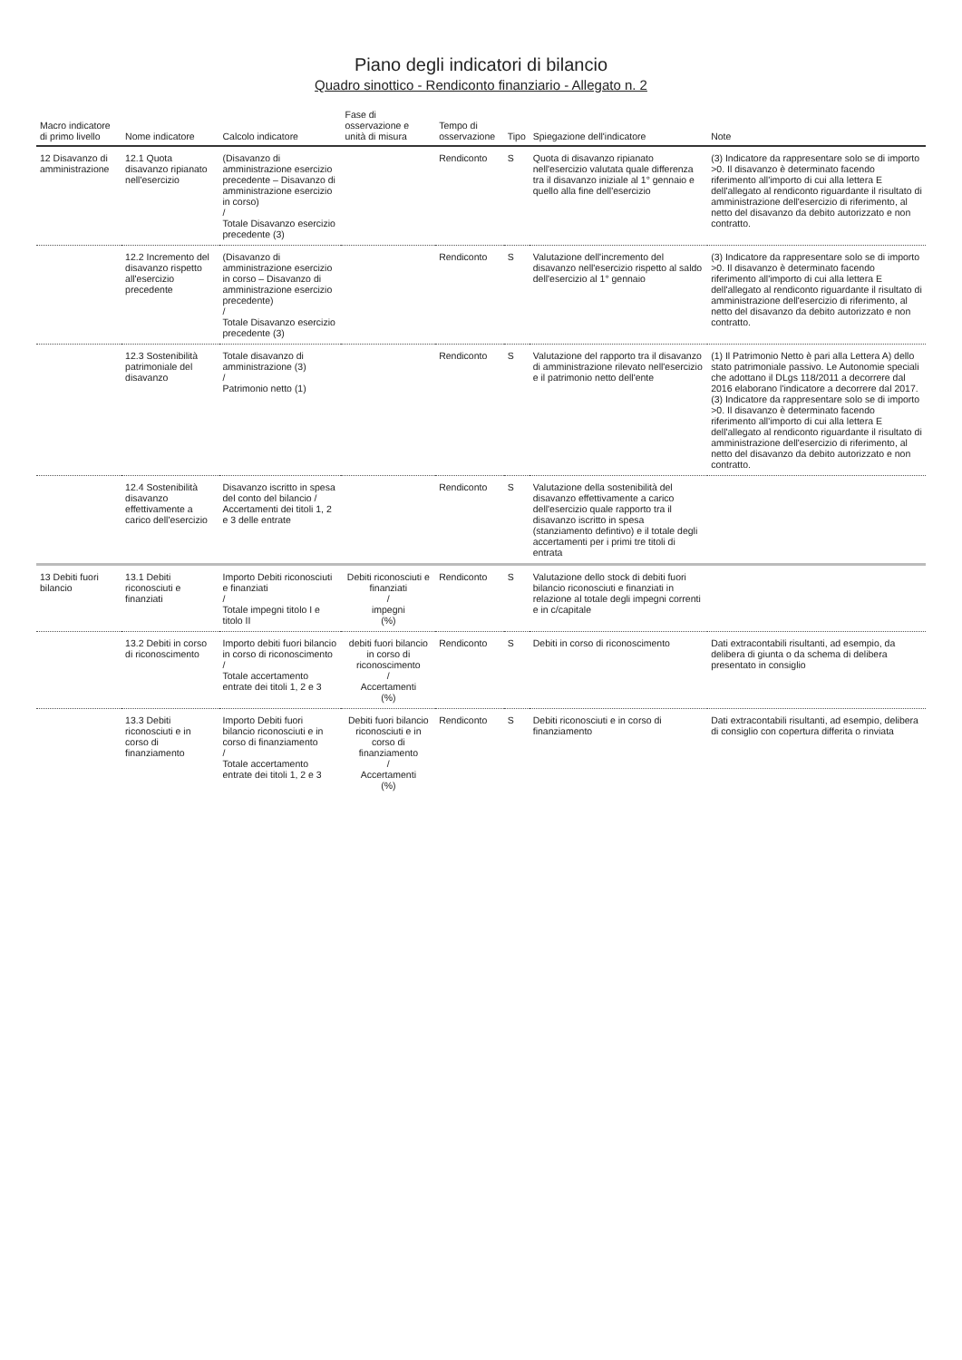Piano degli indicatori di bilancio
Quadro sinottico - Rendiconto finanziario - Allegato n. 2
| Macro indicatore di primo livello | Nome indicatore | Calcolo indicatore | Fase di osservazione e unità di misura | Tempo di osservazione | Tipo | Spiegazione dell'indicatore | Note |
| --- | --- | --- | --- | --- | --- | --- | --- |
| 12 Disavanzo di amministrazione | 12.1 Quota disavanzo ripianato nell'esercizio | (Disavanzo di amministrazione esercizio precedente – Disavanzo di amministrazione esercizio in corso) / Totale Disavanzo esercizio precedente (3) | | Rendiconto | S | Quota di disavanzo ripianato nell'esercizio valutata quale differenza tra il disavanzo iniziale al 1° gennaio e quello alla fine dell'esercizio | (3) Indicatore da rappresentare solo se di importo >0. Il disavanzo è determinato facendo riferimento all'importo di cui alla lettera E dell'allegato al rendiconto riguardante il risultato di amministrazione dell'esercizio di riferimento, al netto del disavanzo da debito autorizzato e non contratto. |
| | 12.2 Incremento del disavanzo rispetto all'esercizio precedente | (Disavanzo di amministrazione esercizio in corso – Disavanzo di amministrazione esercizio precedente) / Totale Disavanzo esercizio precedente (3) | | Rendiconto | S | Valutazione dell'incremento del disavanzo nell'esercizio rispetto al saldo dell'esercizio al 1° gennaio | (3) Indicatore da rappresentare solo se di importo >0. Il disavanzo è determinato facendo riferimento all'importo di cui alla lettera E dell'allegato al rendiconto riguardante il risultato di amministrazione dell'esercizio di riferimento, al netto del disavanzo da debito autorizzato e non contratto. |
| | 12.3 Sostenibilità patrimoniale del disavanzo | Totale disavanzo di amministrazione (3) / Patrimonio netto (1) | | Rendiconto | S | Valutazione del rapporto tra il disavanzo di amministrazione rilevato nell'esercizio e il patrimonio netto dell'ente | (1) Il Patrimonio Netto è pari alla Lettera A) dello stato patrimoniale passivo. Le Autonomie speciali che adottano il DLgs 118/2011 a decorrere dal 2016 elaborano l'indicatore a decorrere dal 2017. (3) Indicatore da rappresentare solo se di importo >0. Il disavanzo è determinato facendo riferimento all'importo di cui alla lettera E dell'allegato al rendiconto riguardante il risultato di amministrazione dell'esercizio di riferimento, al netto del disavanzo da debito autorizzato e non contratto. |
| | 12.4 Sostenibilità disavanzo effettivamente a carico dell'esercizio | Disavanzo iscritto in spesa del conto del bilancio / Accertamenti dei titoli 1, 2 e 3 delle entrate | | Rendiconto | S | Valutazione della sostenibilità del disavanzo effettivamente a carico dell'esercizio quale rapporto tra il disavanzo iscritto in spesa (stanziamento defintivo) e il totale degli accertamenti per i primi tre titoli di entrata | |
| 13 Debiti fuori bilancio | 13.1 Debiti riconosciuti e finanziati | Importo Debiti riconosciuti e finanziati / Totale impegni titolo I e titolo II | Debiti riconosciuti e finanziati / impegni (%) | Rendiconto | S | Valutazione dello stock di debiti fuori bilancio riconosciuti e finanziati in relazione al totale degli impegni correnti e in c/capitale | |
| | 13.2 Debiti in corso di riconoscimento | Importo debiti fuori bilancio in corso di riconoscimento / Totale accertamento entrate dei titoli 1, 2 e 3 | debiti fuori bilancio in corso di riconoscimento / Accertamenti (%) | Rendiconto | S | Debiti in corso di riconoscimento | Dati extracontabili risultanti, ad esempio, da delibera di giunta o da schema di delibera presentato in consiglio |
| | 13.3 Debiti riconosciuti e in corso di finanziamento | Importo Debiti fuori bilancio riconosciuti e in corso di finanziamento / Totale accertamento entrate dei titoli 1, 2 e 3 | Debiti fuori bilancio riconosciuti e in corso di finanziamento / Accertamenti (%) | Rendiconto | S | Debiti riconosciuti e in corso di finanziamento | Dati extracontabili risultanti, ad esempio, delibera di consiglio con copertura differita o rinviata |